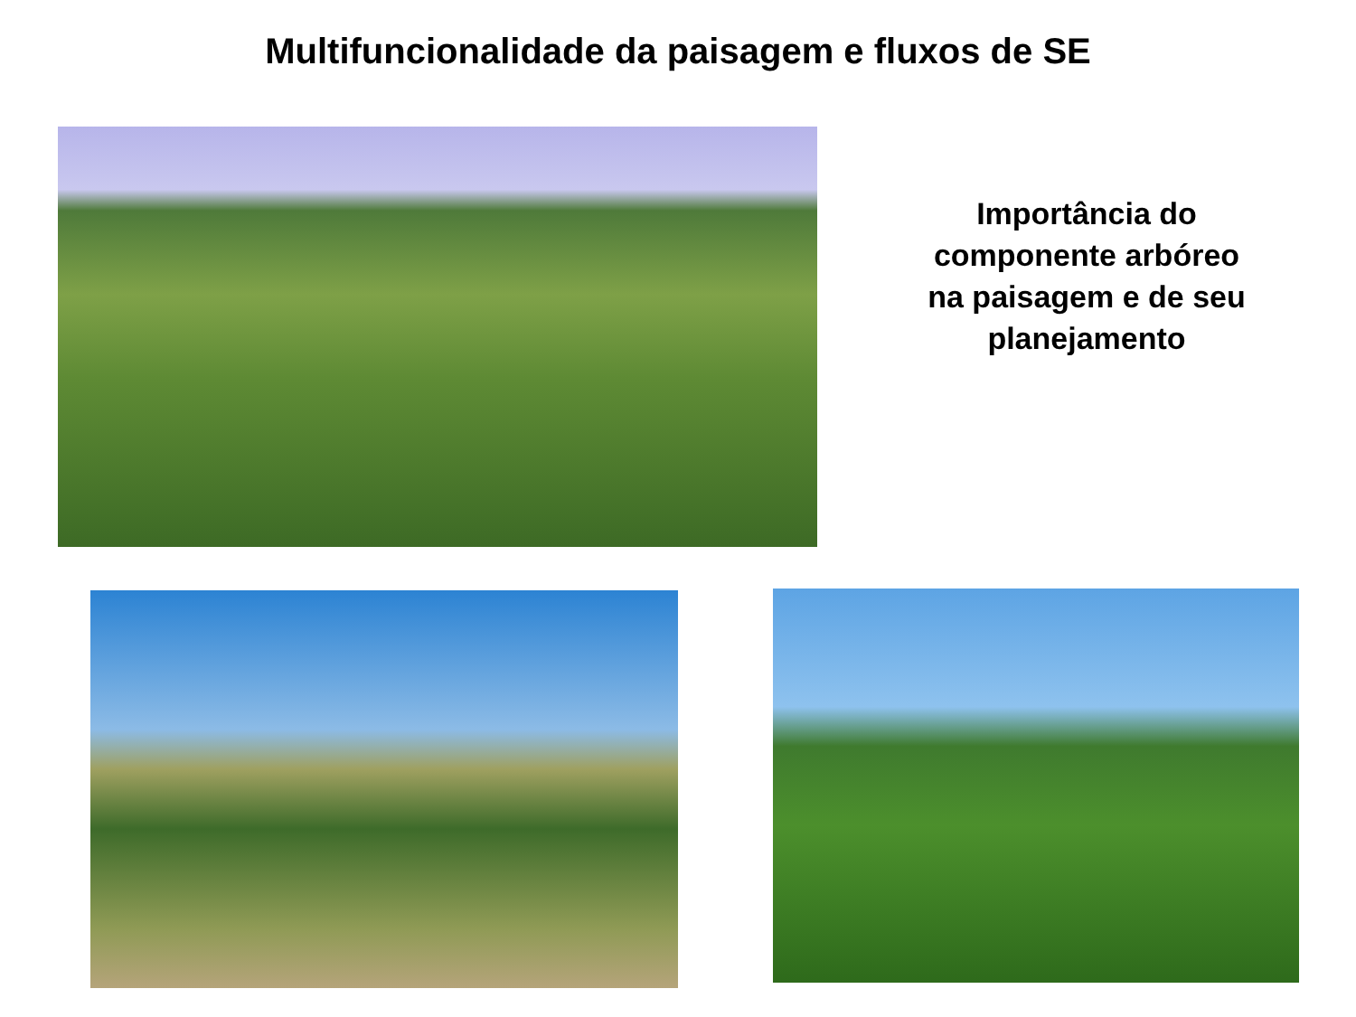Multifuncionalidade da paisagem e fluxos de SE
Importância do
componente arbóreo
na paisagem e de seu
planejamento